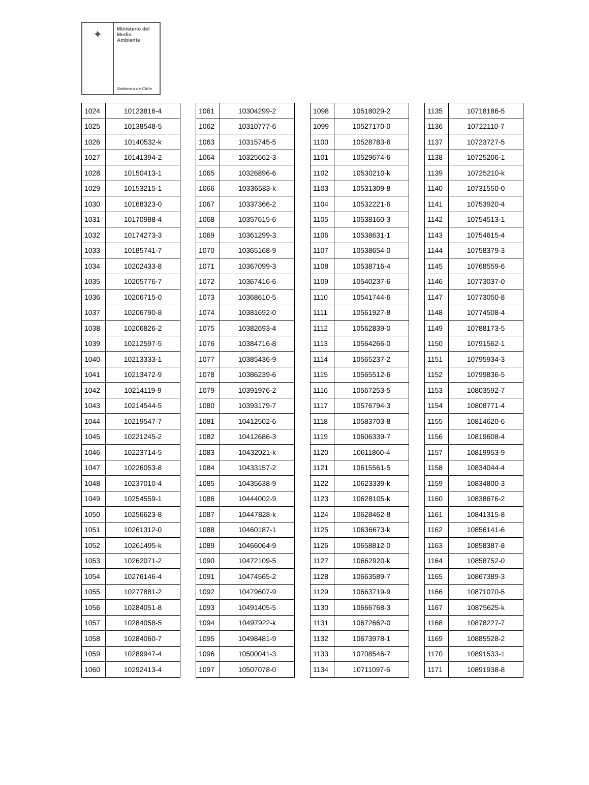✦
Ministerio del
Medio
Ambiente
Gobierno de Chile
| 1024 | 10123816-4 |
| 1025 | 10138548-5 |
| 1026 | 10140532-k |
| 1027 | 10141394-2 |
| 1028 | 10150413-1 |
| 1029 | 10153215-1 |
| 1030 | 10168323-0 |
| 1031 | 10170988-4 |
| 1032 | 10174273-3 |
| 1033 | 10185741-7 |
| 1034 | 10202433-8 |
| 1035 | 10205776-7 |
| 1036 | 10206715-0 |
| 1037 | 10206790-8 |
| 1038 | 10206826-2 |
| 1039 | 10212597-5 |
| 1040 | 10213333-1 |
| 1041 | 10213472-9 |
| 1042 | 10214119-9 |
| 1043 | 10214544-5 |
| 1044 | 10219547-7 |
| 1045 | 10221245-2 |
| 1046 | 10223714-5 |
| 1047 | 10226053-8 |
| 1048 | 10237010-4 |
| 1049 | 10254559-1 |
| 1050 | 10256623-8 |
| 1051 | 10261312-0 |
| 1052 | 10261495-k |
| 1053 | 10262071-2 |
| 1054 | 10276146-4 |
| 1055 | 10277881-2 |
| 1056 | 10284051-8 |
| 1057 | 10284058-5 |
| 1058 | 10284060-7 |
| 1059 | 10289947-4 |
| 1060 | 10292413-4 |
| 1061 | 10304299-2 |
| 1062 | 10310777-6 |
| 1063 | 10315745-5 |
| 1064 | 10325662-3 |
| 1065 | 10326896-6 |
| 1066 | 10336583-k |
| 1067 | 10337366-2 |
| 1068 | 10357615-6 |
| 1069 | 10361299-3 |
| 1070 | 10365168-9 |
| 1071 | 10367099-3 |
| 1072 | 10367416-6 |
| 1073 | 10368610-5 |
| 1074 | 10381692-0 |
| 1075 | 10382693-4 |
| 1076 | 10384716-8 |
| 1077 | 10385436-9 |
| 1078 | 10386239-6 |
| 1079 | 10391976-2 |
| 1080 | 10393179-7 |
| 1081 | 10412502-6 |
| 1082 | 10412686-3 |
| 1083 | 10432021-k |
| 1084 | 10433157-2 |
| 1085 | 10435638-9 |
| 1086 | 10444002-9 |
| 1087 | 10447828-k |
| 1088 | 10460187-1 |
| 1089 | 10466064-9 |
| 1090 | 10472109-5 |
| 1091 | 10474565-2 |
| 1092 | 10479607-9 |
| 1093 | 10491405-5 |
| 1094 | 10497922-k |
| 1095 | 10498481-9 |
| 1096 | 10500041-3 |
| 1097 | 10507078-0 |
| 1098 | 10518029-2 |
| 1099 | 10527170-0 |
| 1100 | 10528783-6 |
| 1101 | 10529674-6 |
| 1102 | 10530210-k |
| 1103 | 10531309-8 |
| 1104 | 10532221-6 |
| 1105 | 10538160-3 |
| 1106 | 10538631-1 |
| 1107 | 10538654-0 |
| 1108 | 10538716-4 |
| 1109 | 10540237-6 |
| 1110 | 10541744-6 |
| 1111 | 10561927-8 |
| 1112 | 10562839-0 |
| 1113 | 10564266-0 |
| 1114 | 10565237-2 |
| 1115 | 10565512-6 |
| 1116 | 10567253-5 |
| 1117 | 10576794-3 |
| 1118 | 10583703-8 |
| 1119 | 10606339-7 |
| 1120 | 10611860-4 |
| 1121 | 10615561-5 |
| 1122 | 10623339-k |
| 1123 | 10628105-k |
| 1124 | 10628462-8 |
| 1125 | 10636673-k |
| 1126 | 10658812-0 |
| 1127 | 10662920-k |
| 1128 | 10663589-7 |
| 1129 | 10663719-9 |
| 1130 | 10666768-3 |
| 1131 | 10672662-0 |
| 1132 | 10673978-1 |
| 1133 | 10708546-7 |
| 1134 | 10711097-6 |
| 1135 | 10718186-5 |
| 1136 | 10722110-7 |
| 1137 | 10723727-5 |
| 1138 | 10725206-1 |
| 1139 | 10725210-k |
| 1140 | 10731550-0 |
| 1141 | 10753920-4 |
| 1142 | 10754513-1 |
| 1143 | 10754615-4 |
| 1144 | 10758379-3 |
| 1145 | 10768559-6 |
| 1146 | 10773037-0 |
| 1147 | 10773050-8 |
| 1148 | 10774508-4 |
| 1149 | 10788173-5 |
| 1150 | 10791562-1 |
| 1151 | 10795934-3 |
| 1152 | 10799836-5 |
| 1153 | 10803592-7 |
| 1154 | 10808771-4 |
| 1155 | 10814620-6 |
| 1156 | 10819608-4 |
| 1157 | 10819953-9 |
| 1158 | 10834044-4 |
| 1159 | 10834800-3 |
| 1160 | 10838676-2 |
| 1161 | 10841315-8 |
| 1162 | 10856141-6 |
| 1163 | 10858387-8 |
| 1164 | 10858752-0 |
| 1165 | 10867389-3 |
| 1166 | 10871070-5 |
| 1167 | 10875625-k |
| 1168 | 10878227-7 |
| 1169 | 10885528-2 |
| 1170 | 10891533-1 |
| 1171 | 10891938-8 |